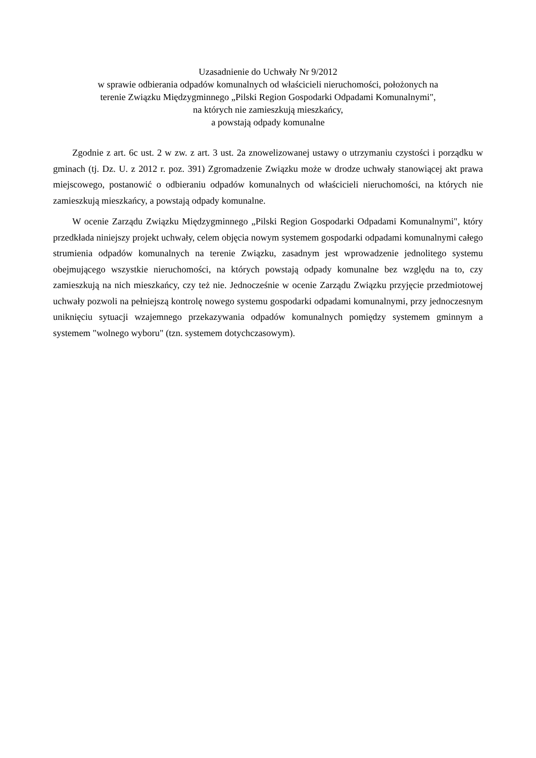Uzasadnienie do Uchwały Nr 9/2012
w sprawie odbierania odpadów komunalnych od właścicieli nieruchomości, położonych na
terenie Związku Międzygminnego „Pilski Region Gospodarki Odpadami Komunalnymi",
na których nie zamieszkują mieszkańcy,
a powstają odpady komunalne
Zgodnie z art. 6c ust. 2 w zw. z art. 3 ust. 2a znowelizowanej ustawy o utrzymaniu czystości i porządku w gminach (tj. Dz. U. z 2012 r. poz. 391) Zgromadzenie Związku może w drodze uchwały stanowiącej akt prawa miejscowego, postanowić o odbieraniu odpadów komunalnych od właścicieli nieruchomości, na których nie zamieszkują mieszkańcy, a powstają odpady komunalne.
W ocenie Zarządu Związku Międzygminnego „Pilski Region Gospodarki Odpadami Komunalnymi", który przedkłada niniejszy projekt uchwały, celem objęcia nowym systemem gospodarki odpadami komunalnymi całego strumienia odpadów komunalnych na terenie Związku, zasadnym jest wprowadzenie jednolitego systemu obejmującego wszystkie nieruchomości, na których powstają odpady komunalne bez względu na to, czy zamieszkują na nich mieszkańcy, czy też nie. Jednocześnie w ocenie Zarządu Związku przyjęcie przedmiotowej uchwały pozwoli na pełniejszą kontrolę nowego systemu gospodarki odpadami komunalnymi, przy jednoczesnym uniknięciu sytuacji wzajemnego przekazywania odpadów komunalnych pomiędzy systemem gminnym a systemem "wolnego wyboru" (tzn. systemem dotychczasowym).